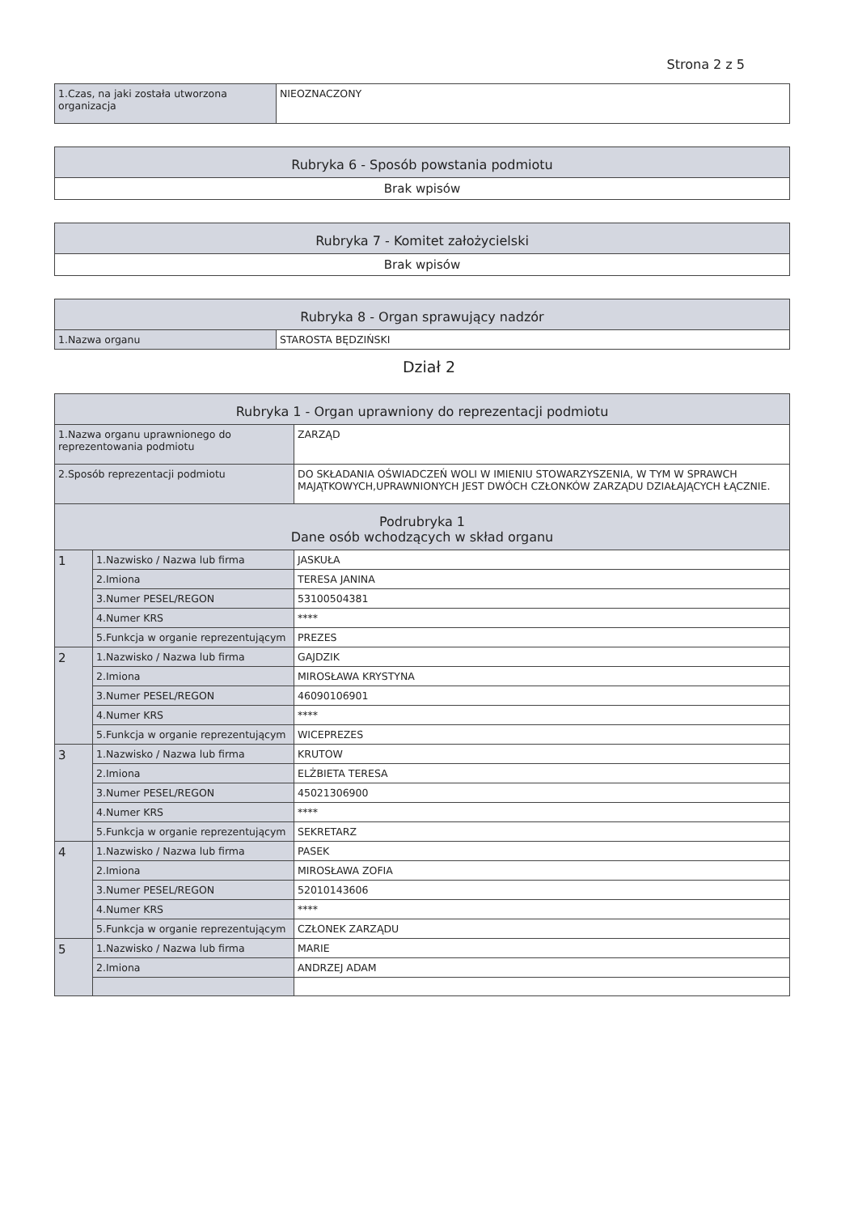Strona 2 z 5
| 1.Czas, na jaki została utworzona organizacja | NIEOZNACZONY |
| Rubryka 6 - Sposób powstania podmiotu |
| --- |
| Brak wpisów |
| Rubryka 7 - Komitet założycielski |
| --- |
| Brak wpisów |
| Rubryka 8 - Organ sprawujący nadzór | |
| --- | --- |
| 1.Nazwa organu | STAROSTA BĘDZIŃSKI |
Dział 2
| Rubryka 1 - Organ uprawniony do reprezentacji podmiotu | | |
| --- | --- | --- |
| 1.Nazwa organu uprawnionego do reprezentowania podmiotu | | ZARZĄD |
| 2.Sposób reprezentacji podmiotu | | DO SKŁADANIA OŚWIADCZEŃ WOLI W IMIENIU STOWARZYSZENIA, W TYM W SPRAWCH MAJĄTKOWYCH,UPRAWNIONYCH JEST DWÓCH CZŁONKÓW ZARZĄDU DZIAŁAJĄCYCH ŁĄCZNIE. |
| Podrubryka 1 Dane osób wchodzących w skład organu | | |
| 1 | 1.Nazwisko / Nazwa lub firma | JASKUŁA |
| | 2.Imiona | TERESA JANINA |
| | 3.Numer PESEL/REGON | 53100504381 |
| | 4.Numer KRS | **** |
| | 5.Funkcja w organie reprezentującym | PREZES |
| 2 | 1.Nazwisko / Nazwa lub firma | GAJDZIK |
| | 2.Imiona | MIROSŁAWA KRYSTYNA |
| | 3.Numer PESEL/REGON | 46090106901 |
| | 4.Numer KRS | **** |
| | 5.Funkcja w organie reprezentującym | WICEPREZES |
| 3 | 1.Nazwisko / Nazwa lub firma | KRUTOW |
| | 2.Imiona | ELŻBIETA TERESA |
| | 3.Numer PESEL/REGON | 45021306900 |
| | 4.Numer KRS | **** |
| | 5.Funkcja w organie reprezentującym | SEKRETARZ |
| 4 | 1.Nazwisko / Nazwa lub firma | PASEK |
| | 2.Imiona | MIROSŁAWA ZOFIA |
| | 3.Numer PESEL/REGON | 52010143606 |
| | 4.Numer KRS | **** |
| | 5.Funkcja w organie reprezentującym | CZŁONEK ZARZĄDU |
| 5 | 1.Nazwisko / Nazwa lub firma | MARIE |
| | 2.Imiona | ANDRZEJ ADAM |